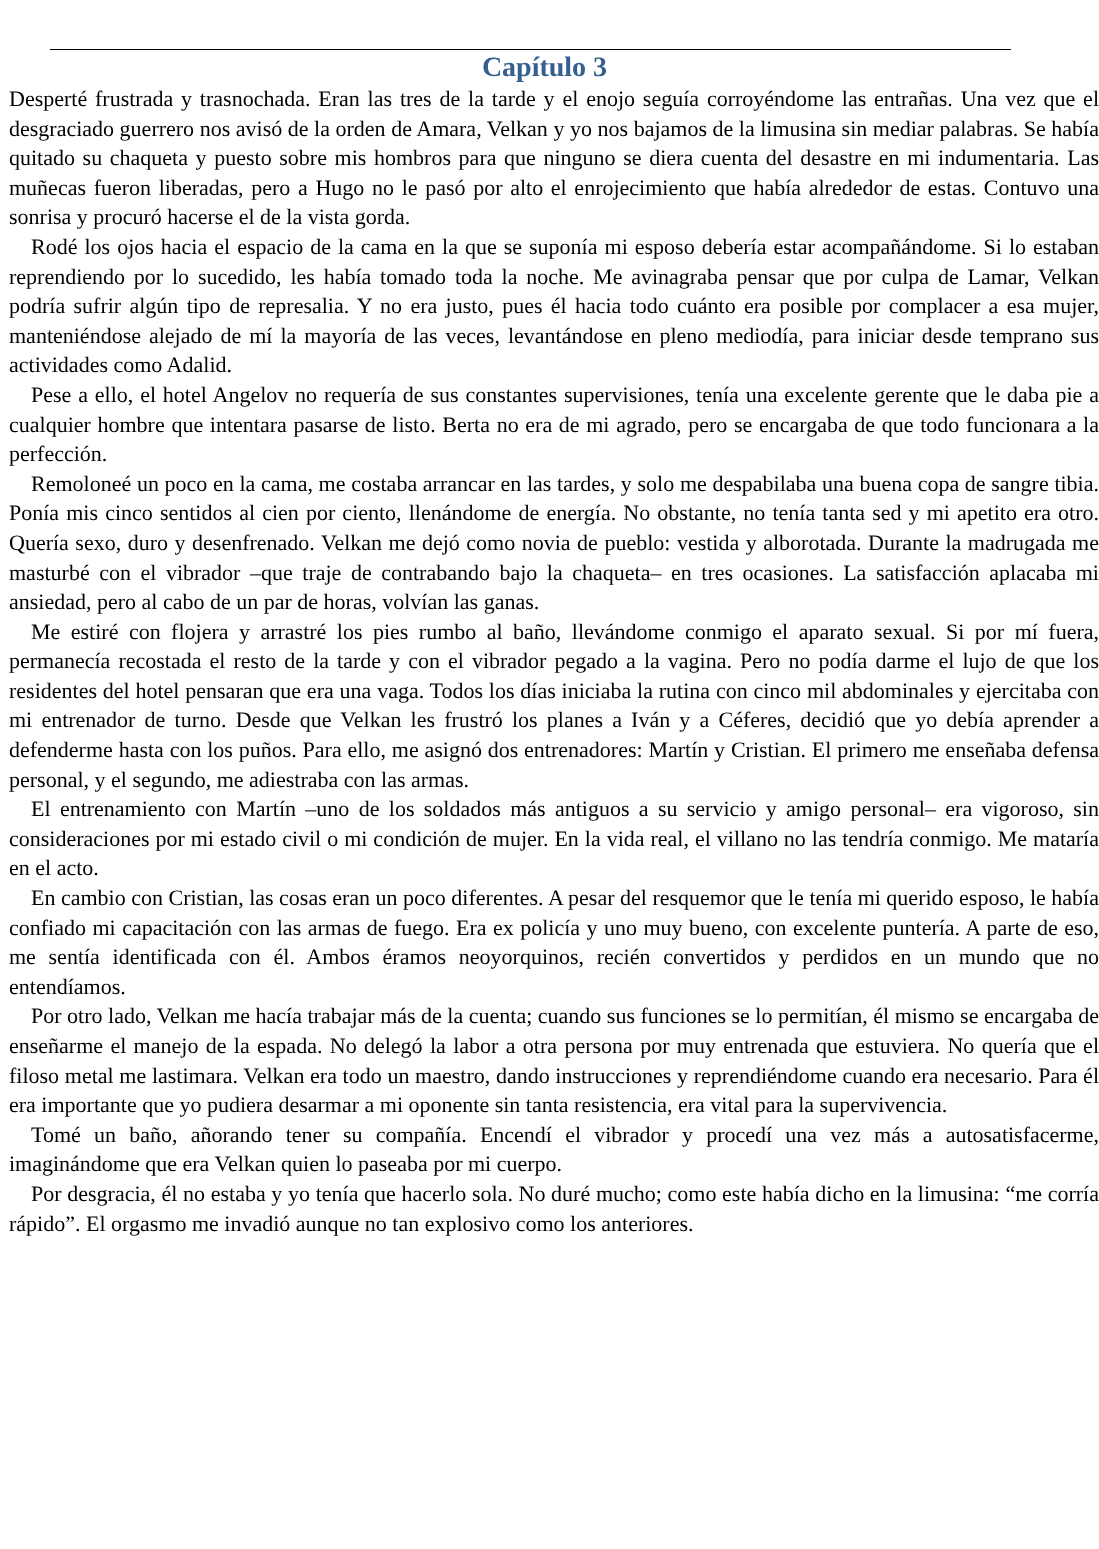Capítulo 3
Desperté frustrada y trasnochada. Eran las tres de la tarde y el enojo seguía corroyéndome las entrañas. Una vez que el desgraciado guerrero nos avisó de la orden de Amara, Velkan y yo nos bajamos de la limusina sin mediar palabras. Se había quitado su chaqueta y puesto sobre mis hombros para que ninguno se diera cuenta del desastre en mi indumentaria. Las muñecas fueron liberadas, pero a Hugo no le pasó por alto el enrojecimiento que había alrededor de estas. Contuvo una sonrisa y procuró hacerse el de la vista gorda.
Rodé los ojos hacia el espacio de la cama en la que se suponía mi esposo debería estar acompañándome. Si lo estaban reprendiendo por lo sucedido, les había tomado toda la noche. Me avinagraba pensar que por culpa de Lamar, Velkan podría sufrir algún tipo de represalia. Y no era justo, pues él hacia todo cuánto era posible por complacer a esa mujer, manteniéndose alejado de mí la mayoría de las veces, levantándose en pleno mediodía, para iniciar desde temprano sus actividades como Adalid.
Pese a ello, el hotel Angelov no requería de sus constantes supervisiones, tenía una excelente gerente que le daba pie a cualquier hombre que intentara pasarse de listo. Berta no era de mi agrado, pero se encargaba de que todo funcionara a la perfección.
Remoloneé un poco en la cama, me costaba arrancar en las tardes, y solo me despabilaba una buena copa de sangre tibia. Ponía mis cinco sentidos al cien por ciento, llenándome de energía. No obstante, no tenía tanta sed y mi apetito era otro. Quería sexo, duro y desenfrenado. Velkan me dejó como novia de pueblo: vestida y alborotada. Durante la madrugada me masturbé con el vibrador –que traje de contrabando bajo la chaqueta– en tres ocasiones. La satisfacción aplacaba mi ansiedad, pero al cabo de un par de horas, volvían las ganas.
Me estiré con flojera y arrastré los pies rumbo al baño, llevándome conmigo el aparato sexual. Si por mí fuera, permanecía recostada el resto de la tarde y con el vibrador pegado a la vagina. Pero no podía darme el lujo de que los residentes del hotel pensaran que era una vaga. Todos los días iniciaba la rutina con cinco mil abdominales y ejercitaba con mi entrenador de turno. Desde que Velkan les frustró los planes a Iván y a Céferes, decidió que yo debía aprender a defenderme hasta con los puños. Para ello, me asignó dos entrenadores: Martín y Cristian. El primero me enseñaba defensa personal, y el segundo, me adiestraba con las armas.
El entrenamiento con Martín –uno de los soldados más antiguos a su servicio y amigo personal– era vigoroso, sin consideraciones por mi estado civil o mi condición de mujer. En la vida real, el villano no las tendría conmigo. Me mataría en el acto.
En cambio con Cristian, las cosas eran un poco diferentes. A pesar del resquemor que le tenía mi querido esposo, le había confiado mi capacitación con las armas de fuego. Era ex policía y uno muy bueno, con excelente puntería. A parte de eso, me sentía identificada con él. Ambos éramos neoyorquinos, recién convertidos y perdidos en un mundo que no entendíamos.
Por otro lado, Velkan me hacía trabajar más de la cuenta; cuando sus funciones se lo permitían, él mismo se encargaba de enseñarme el manejo de la espada. No delegó la labor a otra persona por muy entrenada que estuviera. No quería que el filoso metal me lastimara. Velkan era todo un maestro, dando instrucciones y reprendiéndome cuando era necesario. Para él era importante que yo pudiera desarmar a mi oponente sin tanta resistencia, era vital para la supervivencia.
Tomé un baño, añorando tener su compañía. Encendí el vibrador y procedí una vez más a autosatisfacerme, imaginándome que era Velkan quien lo paseaba por mi cuerpo.
Por desgracia, él no estaba y yo tenía que hacerlo sola. No duré mucho; como este había dicho en la limusina: “me corría rápido”. El orgasmo me invadió aunque no tan explosivo como los anteriores.